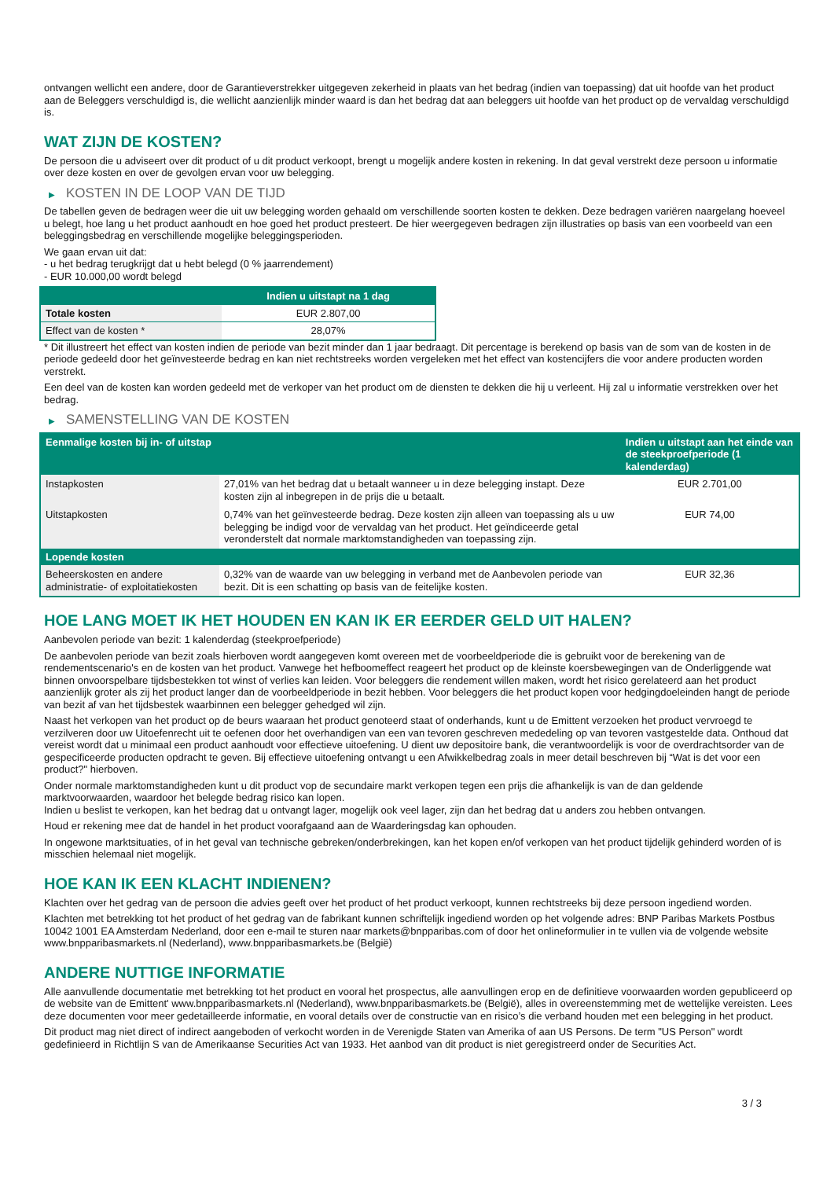ontvangen wellicht een andere, door de Garantieverstrekker uitgegeven zekerheid in plaats van het bedrag (indien van toepassing) dat uit hoofde van het product aan de Beleggers verschuldigd is, die wellicht aanzienlijk minder waard is dan het bedrag dat aan beleggers uit hoofde van het product op de vervaldag verschuldigd is.
WAT ZIJN DE KOSTEN?
De persoon die u adviseert over dit product of u dit product verkoopt, brengt u mogelijk andere kosten in rekening. In dat geval verstrekt deze persoon u informatie over deze kosten en over de gevolgen ervan voor uw belegging.
▶ KOSTEN IN DE LOOP VAN DE TIJD
De tabellen geven de bedragen weer die uit uw belegging worden gehaald om verschillende soorten kosten te dekken. Deze bedragen variëren naargelang hoeveel u belegt, hoe lang u het product aanhoudt en hoe goed het product presteert. De hier weergegeven bedragen zijn illustraties op basis van een voorbeeld van een beleggingsbedrag en verschillende mogelijke beleggingsperioden.
We gaan ervan uit dat:
- u het bedrag terugkrijgt dat u hebt belegd (0 % jaarrendement)
- EUR 10.000,00 wordt belegd
| | Indien u uitstapt na 1 dag |
| --- | --- |
| Totale kosten | EUR 2.807,00 |
| Effect van de kosten * | 28,07% |
* Dit illustreert het effect van kosten indien de periode van bezit minder dan 1 jaar bedraagt. Dit percentage is berekend op basis van de som van de kosten in de periode gedeeld door het geïnvesteerde bedrag en kan niet rechtstreeks worden vergeleken met het effect van kostencijfers die voor andere producten worden verstrekt.
Een deel van de kosten kan worden gedeeld met de verkoper van het product om de diensten te dekken die hij u verleent. Hij zal u informatie verstrekken over het bedrag.
▶ SAMENSTELLING VAN DE KOSTEN
| Eenmalige kosten bij in- of uitstap | | Indien u uitstapt aan het einde van de steekproefperiode (1 kalenderdag) |
| --- | --- | --- |
| Instapkosten | 27,01% van het bedrag dat u betaalt wanneer u in deze belegging instapt. Deze kosten zijn al inbegrepen in de prijs die u betaalt. | EUR 2.701,00 |
| Uitstapkosten | 0,74% van het geïnvesteerde bedrag. Deze kosten zijn alleen van toepassing als u uw belegging be indigd voor de vervaldag van het product. Het geïndiceerde getal veronderstelt dat normale marktomstandigheden van toepassing zijn. | EUR 74,00 |
| Lopende kosten | | |
| Beheerskosten en andere administratie- of exploitatiekosten | 0,32% van de waarde van uw belegging in verband met de Aanbevolen periode van bezit. Dit is een schatting op basis van de feitelijke kosten. | EUR 32,36 |
HOE LANG MOET IK HET HOUDEN EN KAN IK ER EERDER GELD UIT HALEN?
Aanbevolen periode van bezit: 1 kalenderdag (steekproefperiode)
De aanbevolen periode van bezit zoals hierboven wordt aangegeven komt overeen met de voorbeeldperiode die is gebruikt voor de berekening van de rendementscenario's en de kosten van het product. Vanwege het hefboomeffect reageert het product op de kleinste koersbewegingen van de Onderliggende wat binnen onvoorspelbare tijdsbestekken tot winst of verlies kan leiden. Voor beleggers die rendement willen maken, wordt het risico gerelateerd aan het product aanzienlijk groter als zij het product langer dan de voorbeeldperiode in bezit hebben. Voor beleggers die het product kopen voor hedgingdoeleinden hangt de periode van bezit af van het tijdsbestek waarbinnen een belegger gehedged wil zijn.
Naast het verkopen van het product op de beurs waaraan het product genoteerd staat of onderhands, kunt u de Emittent verzoeken het product vervroegd te verzilveren door uw Uitoefenrecht uit te oefenen door het overhandigen van een van tevoren geschreven mededeling op van tevoren vastgestelde data. Onthoud dat vereist wordt dat u minimaal een product aanhoudt voor effectieve uitoefening. U dient uw depositoire bank, die verantwoordelijk is voor de overdrachtsorder van de gespecificeerde producten opdracht te geven. Bij effectieve uitoefening ontvangt u een Afwikkelbedrag zoals in meer detail beschreven bij “Wat is det voor een product?" hierboven.
Onder normale marktomstandigheden kunt u dit product vop de secundaire markt verkopen tegen een prijs die afhankelijk is van de dan geldende marktvoorwaarden, waardoor het belegde bedrag risico kan lopen.
Indien u beslist te verkopen, kan het bedrag dat u ontvangt lager, mogelijk ook veel lager, zijn dan het bedrag dat u anders zou hebben ontvangen.
Houd er rekening mee dat de handel in het product voorafgaand aan de Waarderingsdag kan ophouden.
In ongewone marktsituaties, of in het geval van technische gebreken/onderbrekingen, kan het kopen en/of verkopen van het product tijdelijk gehinderd worden of is misschien helemaal niet mogelijk.
HOE KAN IK EEN KLACHT INDIENEN?
Klachten over het gedrag van de persoon die advies geeft over het product of het product verkoopt, kunnen rechtstreeks bij deze persoon ingediend worden.
Klachten met betrekking tot het product of het gedrag van de fabrikant kunnen schriftelijk ingediend worden op het volgende adres: BNP Paribas Markets Postbus 10042 1001 EA Amsterdam Nederland, door een e-mail te sturen naar markets@bnpparibas.com of door het onlineformulier in te vullen via de volgende website www.bnpparibasmarkets.nl (Nederland), www.bnpparibasmarkets.be (België)
ANDERE NUTTIGE INFORMATIE
Alle aanvullende documentatie met betrekking tot het product en vooral het prospectus, alle aanvullingen erop en de definitieve voorwaarden worden gepubliceerd op de website van de Emittent' www.bnpparibasmarkets.nl (Nederland), www.bnpparibasmarkets.be (België), alles in overeenstemming met de wettelijke vereisten. Lees deze documenten voor meer gedetailleerde informatie, en vooral details over de constructie van en risico’s die verband houden met een belegging in het product.
Dit product mag niet direct of indirect aangeboden of verkocht worden in de Verenigde Staten van Amerika of aan US Persons. De term "US Person" wordt gedefinieerd in Richtlijn S van de Amerikaanse Securities Act van 1933. Het aanbod van dit product is niet geregistreerd onder de Securities Act.
3 / 3